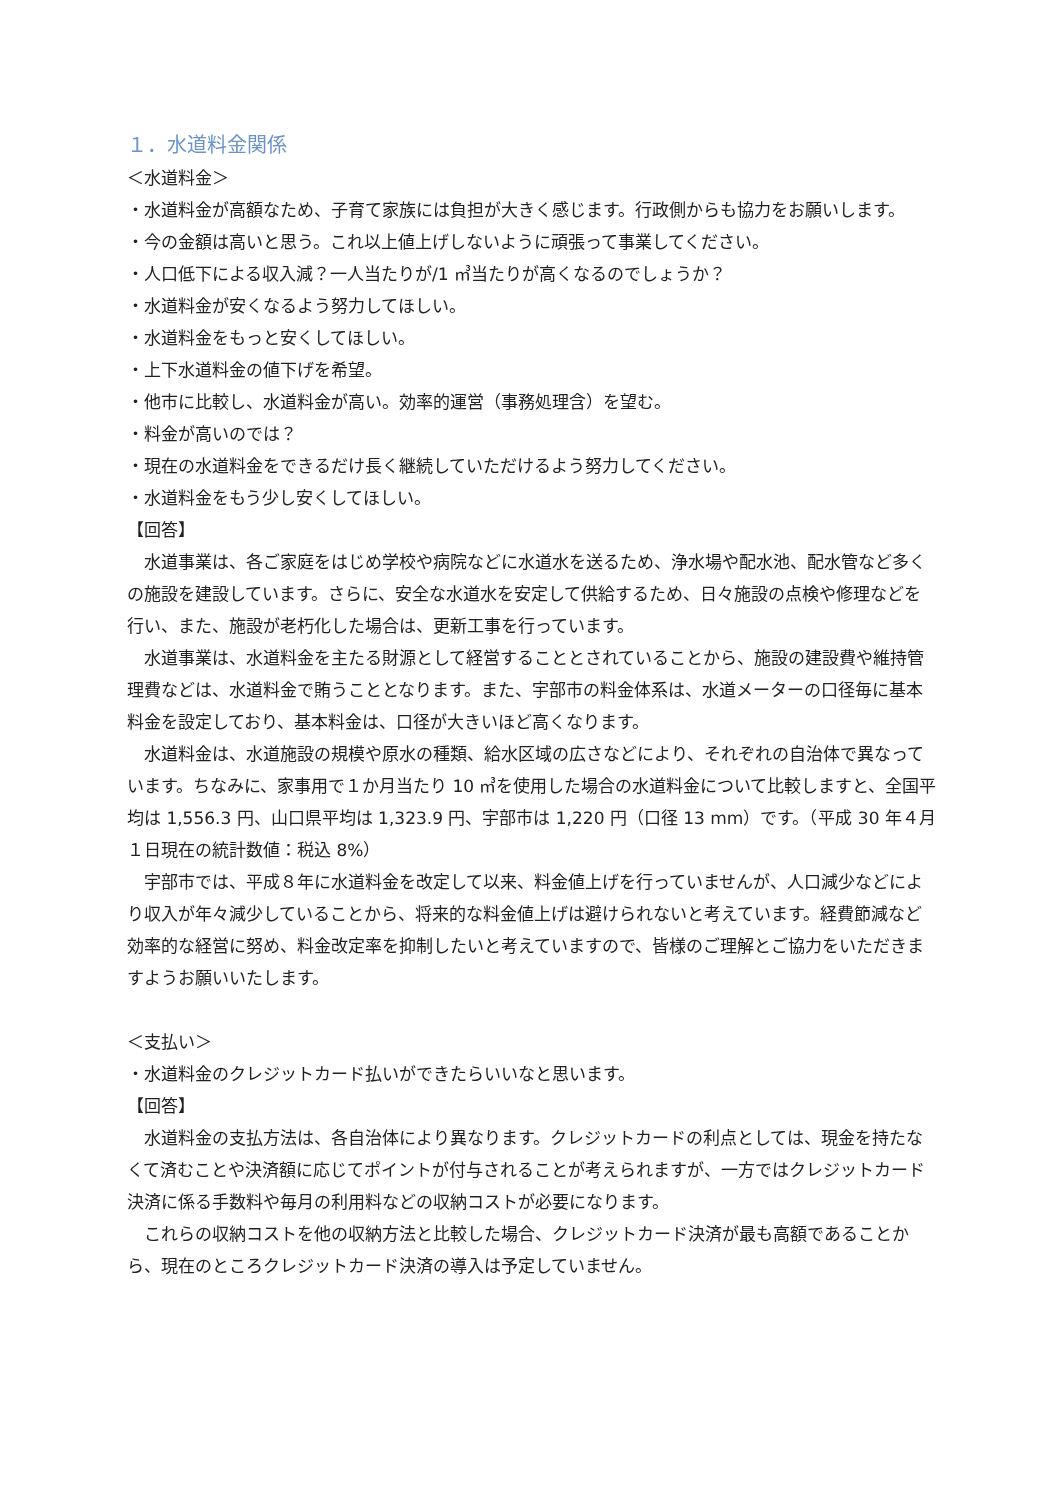１．水道料金関係
＜水道料金＞
・水道料金が高額なため、子育て家族には負担が大きく感じます。行政側からも協力をお願いします。
・今の金額は高いと思う。これ以上値上げしないように頑張って事業してください。
・人口低下による収入減？一人当たりが/1 ㎥当たりが高くなるのでしょうか？
・水道料金が安くなるよう努力してほしい。
・水道料金をもっと安くしてほしい。
・上下水道料金の値下げを希望。
・他市に比較し、水道料金が高い。効率的運営（事務処理含）を望む。
・料金が高いのでは？
・現在の水道料金をできるだけ長く継続していただけるよう努力してください。
・水道料金をもう少し安くしてほしい。
【回答】
水道事業は、各ご家庭をはじめ学校や病院などに水道水を送るため、浄水場や配水池、配水管など多くの施設を建設しています。さらに、安全な水道水を安定して供給するため、日々施設の点検や修理などを行い、また、施設が老朽化した場合は、更新工事を行っています。
水道事業は、水道料金を主たる財源として経営することとされていることから、施設の建設費や維持管理費などは、水道料金で賄うこととなります。また、宇部市の料金体系は、水道メーターの口径毎に基本料金を設定しており、基本料金は、口径が大きいほど高くなります。
水道料金は、水道施設の規模や原水の種類、給水区域の広さなどにより、それぞれの自治体で異なっています。ちなみに、家事用で１か月当たり 10 ㎥を使用した場合の水道料金について比較しますと、全国平均は 1,556.3 円、山口県平均は 1,323.9 円、宇部市は 1,220 円（口径 13 mm）です。（平成 30 年４月１日現在の統計数値：税込 8%）
宇部市では、平成８年に水道料金を改定して以来、料金値上げを行っていませんが、人口減少などにより収入が年々減少していることから、将来的な料金値上げは避けられないと考えています。経費節減など効率的な経営に努め、料金改定率を抑制したいと考えていますので、皆様のご理解とご協力をいただきますようお願いいたします。
＜支払い＞
・水道料金のクレジットカード払いができたらいいなと思います。
【回答】
水道料金の支払方法は、各自治体により異なります。クレジットカードの利点としては、現金を持たなくて済むことや決済額に応じてポイントが付与されることが考えられますが、一方ではクレジットカード決済に係る手数料や毎月の利用料などの収納コストが必要になります。
これらの収納コストを他の収納方法と比較した場合、クレジットカード決済が最も高額であることから、現在のところクレジットカード決済の導入は予定していません。